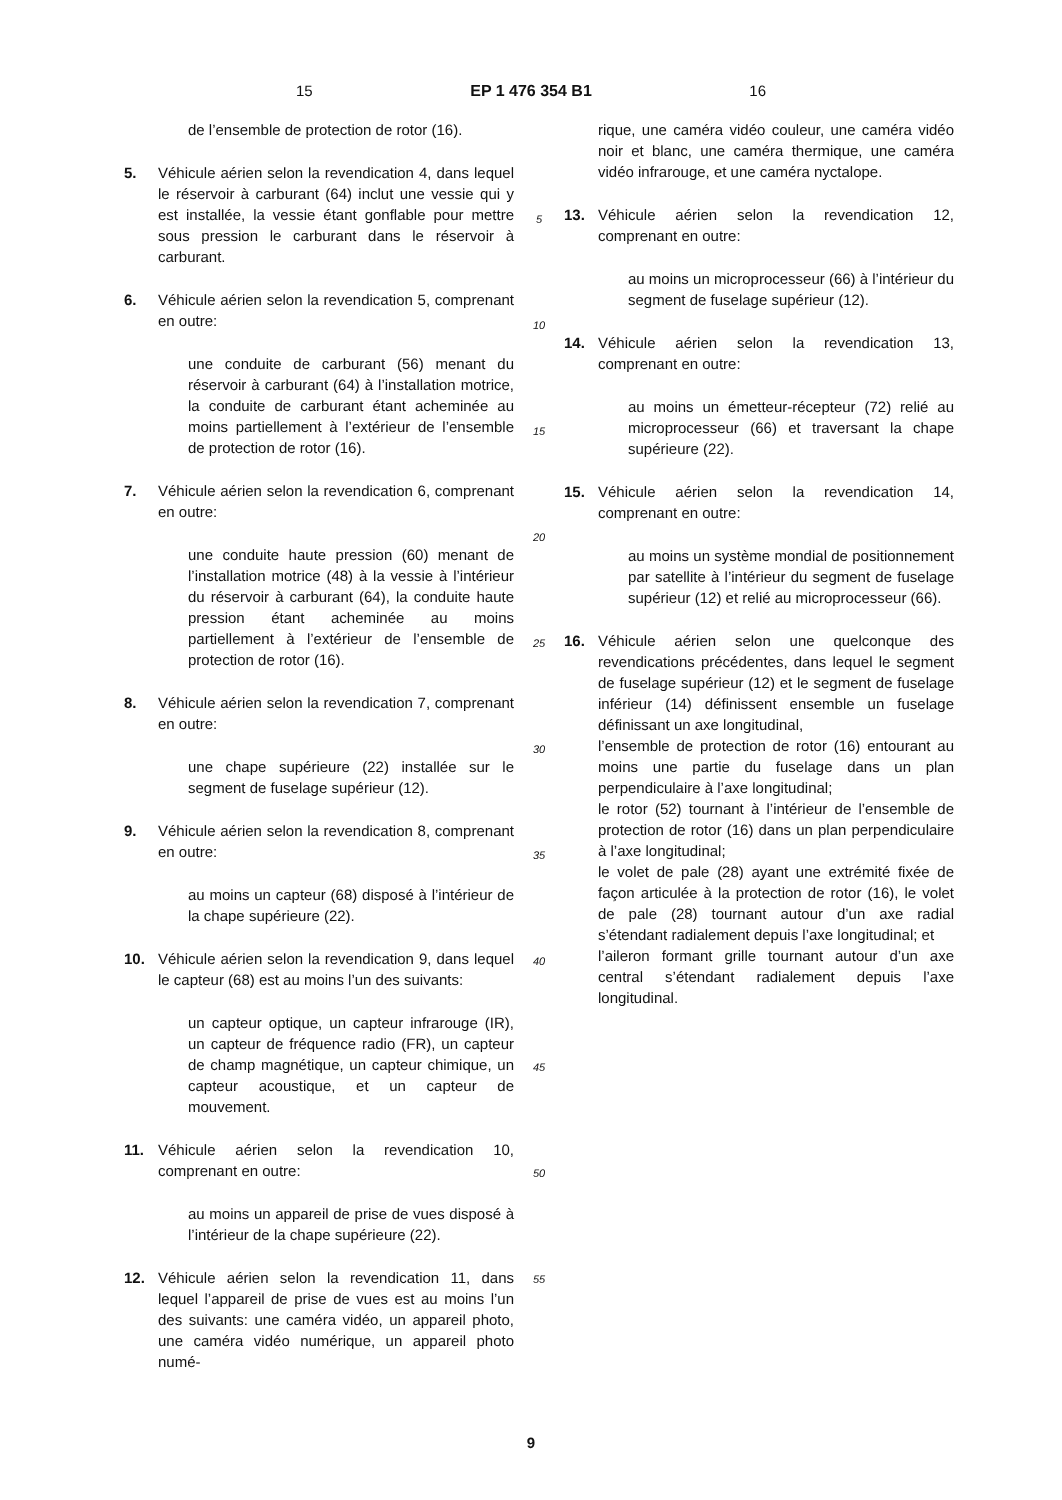15 EP 1 476 354 B1 16
de l’ensemble de protection de rotor (16).
5. Véhicule aérien selon la revendication 4, dans lequel le réservoir à carburant (64) inclut une vessie qui y est installée, la vessie étant gonflable pour mettre sous pression le carburant dans le réservoir à carburant.
6. Véhicule aérien selon la revendication 5, comprenant en outre:
une conduite de carburant (56) menant du réservoir à carburant (64) à l’installation motrice, la conduite de carburant étant acheminée au moins partiellement à l’extérieur de l’ensemble de protection de rotor (16).
7. Véhicule aérien selon la revendication 6, comprenant en outre:
une conduite haute pression (60) menant de l’installation motrice (48) à la vessie à l’intérieur du réservoir à carburant (64), la conduite haute pression étant acheminée au moins partiellement à l’extérieur de l’ensemble de protection de rotor (16).
8. Véhicule aérien selon la revendication 7, comprenant en outre:
une chape supérieure (22) installée sur le segment de fuselage supérieur (12).
9. Véhicule aérien selon la revendication 8, comprenant en outre:
au moins un capteur (68) disposé à l’intérieur de la chape supérieure (22).
10. Véhicule aérien selon la revendication 9, dans lequel le capteur (68) est au moins l’un des suivants:
un capteur optique, un capteur infrarouge (IR), un capteur de fréquence radio (FR), un capteur de champ magnétique, un capteur chimique, un capteur acoustique, et un capteur de mouvement.
11. Véhicule aérien selon la revendication 10, comprenant en outre:
au moins un appareil de prise de vues disposé à l’intérieur de la chape supérieure (22).
12. Véhicule aérien selon la revendication 11, dans lequel l’appareil de prise de vues est au moins l’un des suivants: une caméra vidéo, un appareil photo, une caméra vidéo numérique, un appareil photo numé-
5
10
15
20
25
30
35
40
45
50
55
rique, une caméra vidéo couleur, une caméra vidéo noir et blanc, une caméra thermique, une caméra vidéo infrarouge, et une caméra nyctalope.
13. Véhicule aérien selon la revendication 12, comprenant en outre:
au moins un microprocesseur (66) à l’intérieur du segment de fuselage supérieur (12).
14. Véhicule aérien selon la revendication 13, comprenant en outre:
au moins un émetteur-récepteur (72) relié au microprocesseur (66) et traversant la chape supérieure (22).
15. Véhicule aérien selon la revendication 14, comprenant en outre:
au moins un système mondial de positionnement par satellite à l’intérieur du segment de fuselage supérieur (12) et relié au microprocesseur (66).
16. Véhicule aérien selon une quelconque des revendications précédentes, dans lequel le segment de fuselage supérieur (12) et le segment de fuselage inférieur (14) définissent ensemble un fuselage définissant un axe longitudinal,
l’ensemble de protection de rotor (16) entourant au moins une partie du fuselage dans un plan perpendiculaire à l’axe longitudinal;
le rotor (52) tournant à l’intérieur de l’ensemble de protection de rotor (16) dans un plan perpendiculaire à l’axe longitudinal;
le volet de pale (28) ayant une extrémité fixée de façon articulée à la protection de rotor (16), le volet de pale (28) tournant autour d’un axe radial s’étendant radialement depuis l’axe longitudinal; et
l’aileron formant grille tournant autour d’un axe central s’étendant radialement depuis l’axe longitudinal.
9